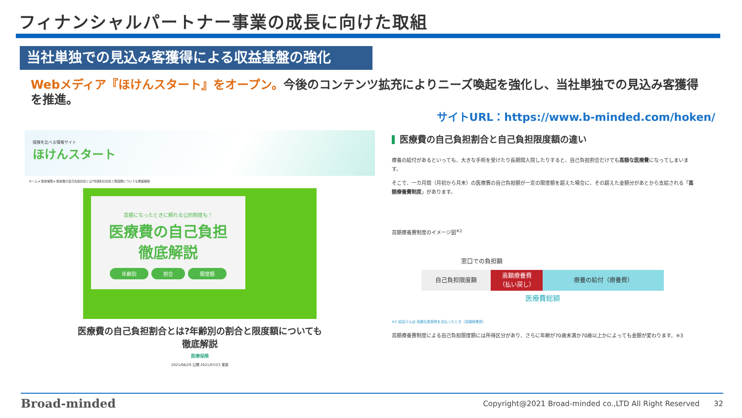フィナンシャルパートナー事業の成長に向けた取組
当社単独での見込み客獲得による収益基盤の強化
Webメディア『ほけんスタート』をオープン。今後のコンテンツ拡充によりニーズ喚起を強化し、当社単独での見込み客獲得を推進。
サイトURL：https://www.b-minded.com/hoken/
保険を比べる情報サイト
ほけんスタート
ホーム ▸ 医療保険 ▸ 医療費の自己負担割合とは?年齢別の割合と限度額についても徹底解説
高額になったときに頼れる公的制度も！
医療費の自己負担
徹底解説
年齢別 割合 限度額
医療費の自己負担割合とは?年齢別の割合と限度額についても徹底解説
医療保険
2021/06/29 公開 2021/07/23 更新
医療費の自己負担割合と自己負担限度額の違い
療養の給付があるといっても、大きな手術を受けたり長期間入院したりすると、自己負担割合だけでも高額な医療費になってしまいます。
そこで、一カ月間（月初から月末）の医療費の自己負担額が一定の限度額を超えた場合に、その超えた金額分があとから支給される「高額療養費制度」があります。
高額療養費制度のイメージ図<sup>※2</sup>
窓口での負担額
自己負担限度額 高額療養費
（払い戻し）
療養の給付（療養費）
医療費総額
※2 協会けんぽ 高額な医療費を支払ったとき（高額療養費）
高額療養費制度による自己負担限度額には所得区分があり、さらに年齢が70歳未満か70歳以上かによっても金額が変わります。※3
Broad-minded
Copyright@2021 Broad-minded co.,LTD All Right Reserved 32